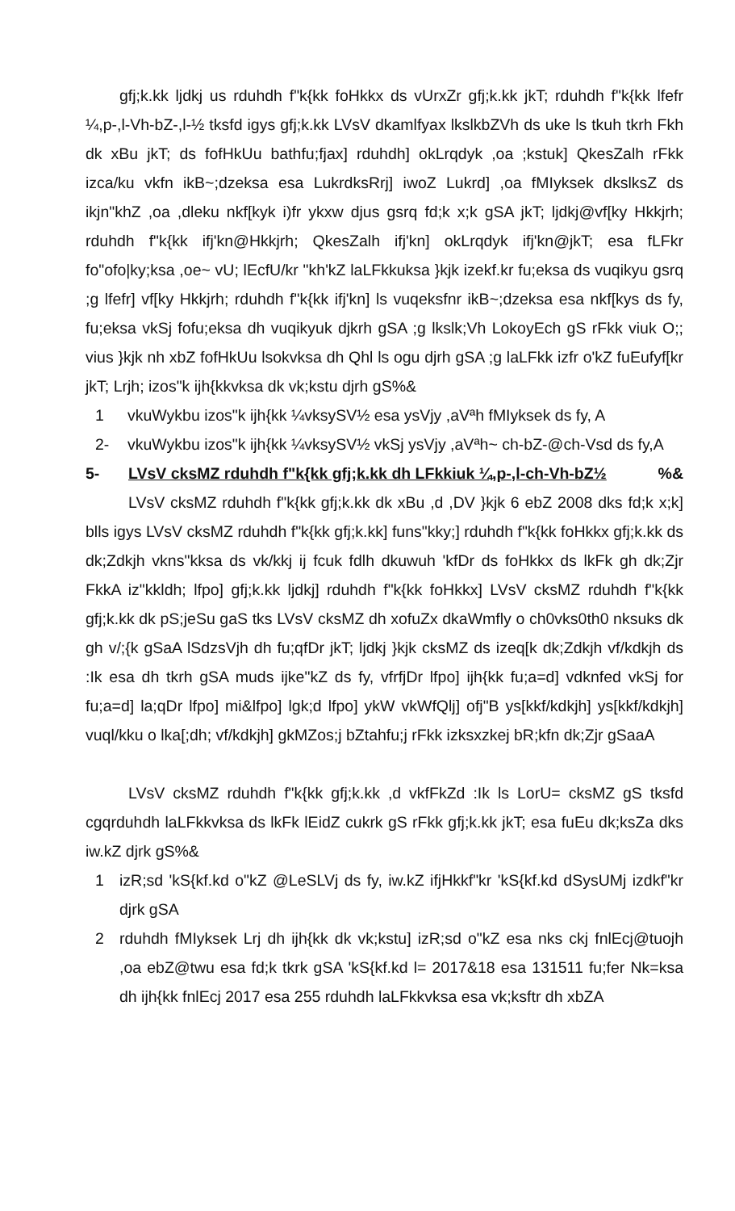gfj;k.kk ljdkj us rduhdh f"k{kk foHkkx ds vUrxZr gfj;k.kk jkT; rduhdh f"k{kk lfefr ¼,p-,l-Vh-bZ-,l-½ tksfd igys gfj;k.kk LVsV dkamlfyax lkslkbZVh ds uke ls tkuh tkrh Fkh dk xBu jkT; ds fofHkUu bathfu;fjax] rduhdh] okLrqdyk ,oa ;kstuk] QkesZalh rFkk izca/ku vkfn ikB~;dzeksa esa LukrdksRrj] iwoZ Lukrd] ,oa fMIyksek dkslksZ ds ikjn"khZ ,oa ,dleku nkf[kyk i)fr ykxw djus gsrq fd;k x;k gSA jkT; ljdkj@vf[ky Hkkjrh; rduhdh f"k{kk ifj'kn@Hkkjrh; QkesZalh ifj'kn] okLrqdyk ifj'kn@jkT; esa fLFkr fo"ofo|ky;ksa ,oe~ vU; lEcfU/kr "kh'kZ laLFkkuksa }kjk izekf.kr fu;eksa ds vuqikyu gsrq ;g lfefr] vf[ky Hkkjrh; rduhdh f"k{kk ifj'kn] ls vuqeksfnr ikB~;dzeksa esa nkf[kys ds fy, fu;eksa vkSj fofu;eksa dh vuqikyuk djkrh gSA ;g lkslk;Vh LokoyEch gS rFkk viuk O;; vius }kjk nh xbZ fofHkUu lsokvksa dh Qhl ls ogu djrh gSA ;g laLFkk izfr o'kZ fuEufyf[kr jkT; Lrjh; izos"k ijh{kkvksa dk vk;kstu djrh gS%&
1 vkuWykbu izos"k ijh{kk ¼vksySV½ esa ysVjy ,aVªh fMIyksek ds fy, A
2- vkuWykbu izos"k ijh{kk ¼vksySV½ vkSj ysVjy ,aVªh~ ch-bZ-@ch-Vsd ds fy,A
5- LVsV cksMZ rduhdh f"k{kk gfj;k.kk dh LFkkiuk ¼,p-,l-ch-Vh-bZ½%&
LVsV cksMZ rduhdh f"k{kk gfj;k.kk dk xBu ,d ,DV }kjk 6 ebZ 2008 dks fd;k x;k] blls igys LVsV cksMZ rduhdh f"k{kk gfj;k.kk] funs"kky;] rduhdh f"k{kk foHkkx gfj;k.kk ds dk;Zdkjh vkns"kksa ds vk/kkj ij fcuk fdlh dkuwuh 'kfDr ds foHkkx ds lkFk gh dk;Zjr FkkA iz"kkldh; lfpo] gfj;k.kk ljdkj] rduhdh f"k{kk foHkkx] LVsV cksMZ rduhdh f"k{kk gfj;k.kk dk pS;jeSu gaS tks LVsV cksMZ dh xofuZx dkaWmfly o ch0vks0th0 nksuks dk gh v/;{k gSaA lSdzsVjh dh fu;qfDr jkT; ljdkj }kjk cksMZ ds izeq[k dk;Zdkjh vf/kdkjh ds :Ik esa dh tkrh gSA muds ijke"kZ ds fy, vfrfjDr lfpo] ijh{kk fu;a=d] vdknfed vkSj for fu;a=d] la;qDr lfpo] mi&lfpo] lgk;d lfpo] ykW vkWfQlj] ofj"B ys[kkf/kdkjh] ys[kkf/kdkjh] vuql/kku o lka[;dh; vf/kdkjh] gkMZos;j bZtahfu;j rFkk izksxzkej bR;kfn dk;Zjr gSaaA
LVsV cksMZ rduhdh f"k{kk gfj;k.kk ,d vkfFkZd :Ik ls LorU= cksMZ gS tksfd cgqrduhdh laLFkkvksa ds lkFk lEidZ cukrk gS rFkk gfj;k.kk jkT; esa fuEu dk;ksZa dks iw.kZ djrk gS%&
1 izR;sd 'kS{kf.kd o"kZ @LeSLVj ds fy, iw.kZ ifjHkkf"kr 'kS{kf.kd dSysUMj izdkf"kr djrk gSA
2 rduhdh fMIyksek Lrj dh ijh{kk dk vk;kstu] izR;sd o"kZ esa nks ckj fnlEcj@tuojh ,oa ebZ@twu esa fd;k tkrk gSA 'kS{kf.kd l= 2017&18 esa 131511 fu;fer Nk=ksa dh ijh{kk fnlEcj 2017 esa 255 rduhdh laLFkkvksa esa vk;ksftr dh xbZA